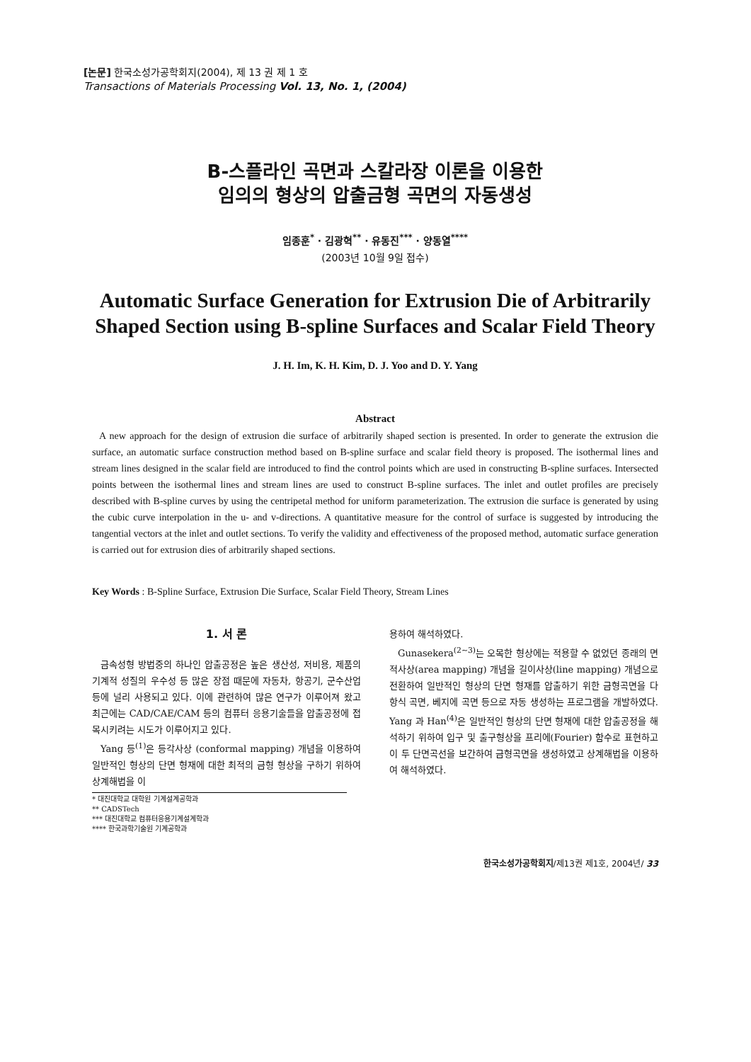[논문] 한국소성가공학회지(2004), 제 13 권 제 1 호
Transactions of Materials Processing Vol. 13, No. 1, (2004)
B-스플라인 곡면과 스칼라장 이론을 이용한
임의의 형상의 압출금형 곡면의 자동생성
임종훈<sup>*</sup> · 김광혁<sup>**</sup> · 유동진<sup>***</sup> · 양동열<sup>****</sup>
(2003년 10월 9일 접수)
Automatic Surface Generation for Extrusion Die of Arbitrarily Shaped Section using B-spline Surfaces and Scalar Field Theory
J. H. Im, K. H. Kim, D. J. Yoo and D. Y. Yang
Abstract
A new approach for the design of extrusion die surface of arbitrarily shaped section is presented. In order to generate the extrusion die surface, an automatic surface construction method based on B-spline surface and scalar field theory is proposed. The isothermal lines and stream lines designed in the scalar field are introduced to find the control points which are used in constructing B-spline surfaces. Intersected points between the isothermal lines and stream lines are used to construct B-spline surfaces. The inlet and outlet profiles are precisely described with B-spline curves by using the centripetal method for uniform parameterization. The extrusion die surface is generated by using the cubic curve interpolation in the u- and v-directions. A quantitative measure for the control of surface is suggested by introducing the tangential vectors at the inlet and outlet sections. To verify the validity and effectiveness of the proposed method, automatic surface generation is carried out for extrusion dies of arbitrarily shaped sections.
Key Words : B-Spline Surface, Extrusion Die Surface, Scalar Field Theory, Stream Lines
1. 서 론
금속성형 방법중의 하나인 압출공정은 높은 생산성, 저비용, 제품의 기계적 성질의 우수성 등 많은 장점 때문에 자동차, 항공기, 군수산업 등에 널리 사용되고 있다. 이에 관련하여 많은 연구가 이루어져 왔고 최근에는 CAD/CAE/CAM 등의 컴퓨터 응용기술들을 압출공정에 접목시키려는 시도가 이루어지고 있다.
Yang 등<sup>(1)</sup>은 등각사상 (conformal mapping) 개념을 이용하여 일반적인 형상의 단면 형재에 대한 최적의 금형 형상을 구하기 위하여 상계해법을 이
* 대진대학교 대학원 기계설계공학과
** CADSTech
*** 대진대학교 컴퓨터응용기계설계학과
**** 한국과학기술원 기계공학과
용하여 해석하였다.
Gunasekera<sup>(2~3)</sup>는 오목한 형상에는 적용할 수 없었던 종래의 면적사상(area mapping) 개념을 길이사상(line mapping) 개념으로 전환하여 일반적인 형상의 단면 형재를 압출하기 위한 금형곡면을 다항식 곡면, 베지에 곡면 등으로 자동 생성하는 프로그램을 개발하였다. Yang 과 Han<sup>(4)</sup>은 일반적인 형상의 단면 형재에 대한 압출공정을 해석하기 위하여 입구 및 출구형상을 프리에(Fourier) 함수로 표현하고 이 두 단면곡선을 보간하여 금형곡면을 생성하였고 상계해법을 이용하여 해석하였다.
한국소성가공학회지/제13권 제1호, 2004년/ 33